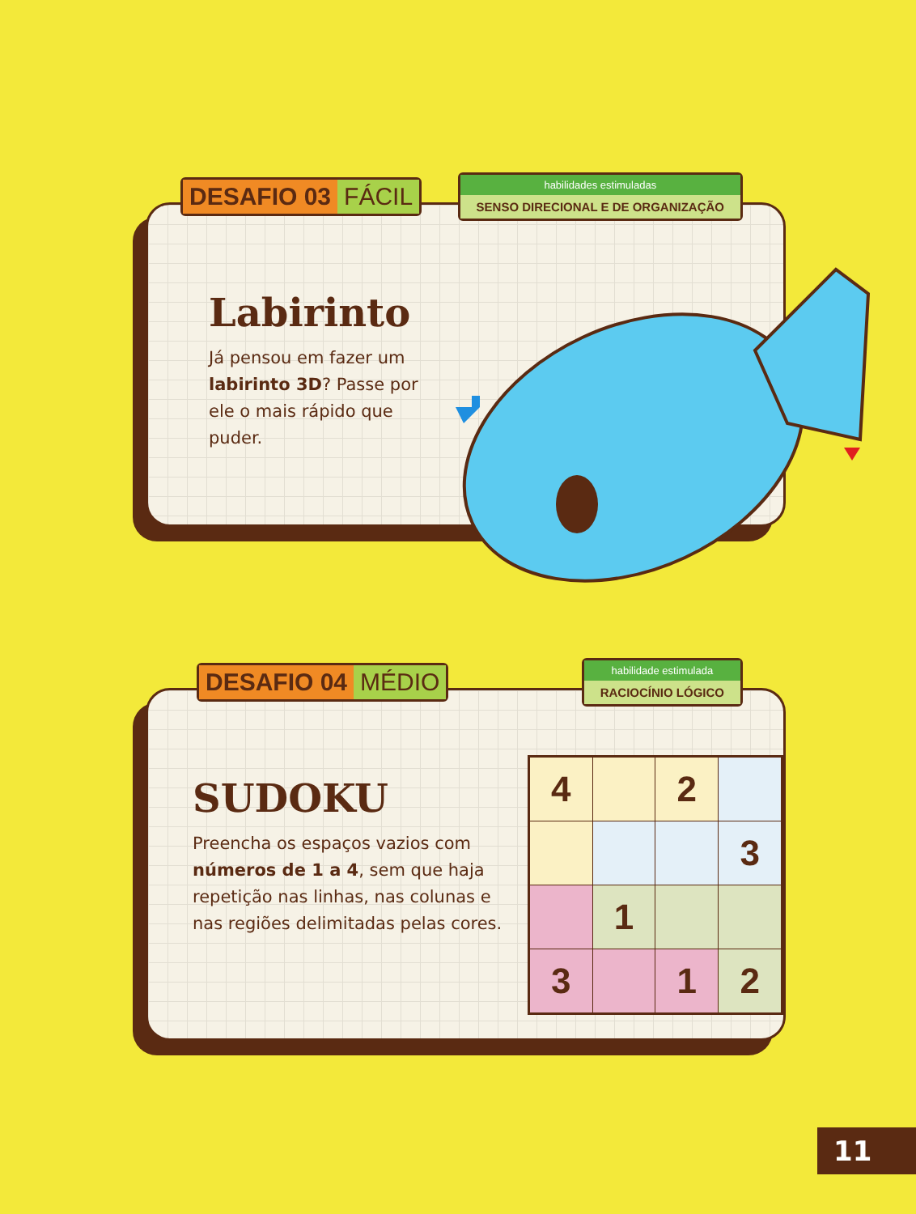DESAFIO 03 FÁCIL
habilidades estimuladas
SENSO DIRECIONAL E DE ORGANIZAÇÃO
Labirinto
Já pensou em fazer um labirinto 3D? Passe por ele o mais rápido que puder.
DESAFIO 04 MÉDIO
habilidade estimulada
RACIOCÍNIO LÓGICO
SUDOKU
Preencha os espaços vazios com números de 1 a 4, sem que haja repetição nas linhas, nas colunas e nas regiões delimitadas pelas cores.
| 4 | | 2 | |
| | | | 3 |
| | 1 | | |
| 3 | | 1 | 2 |
11